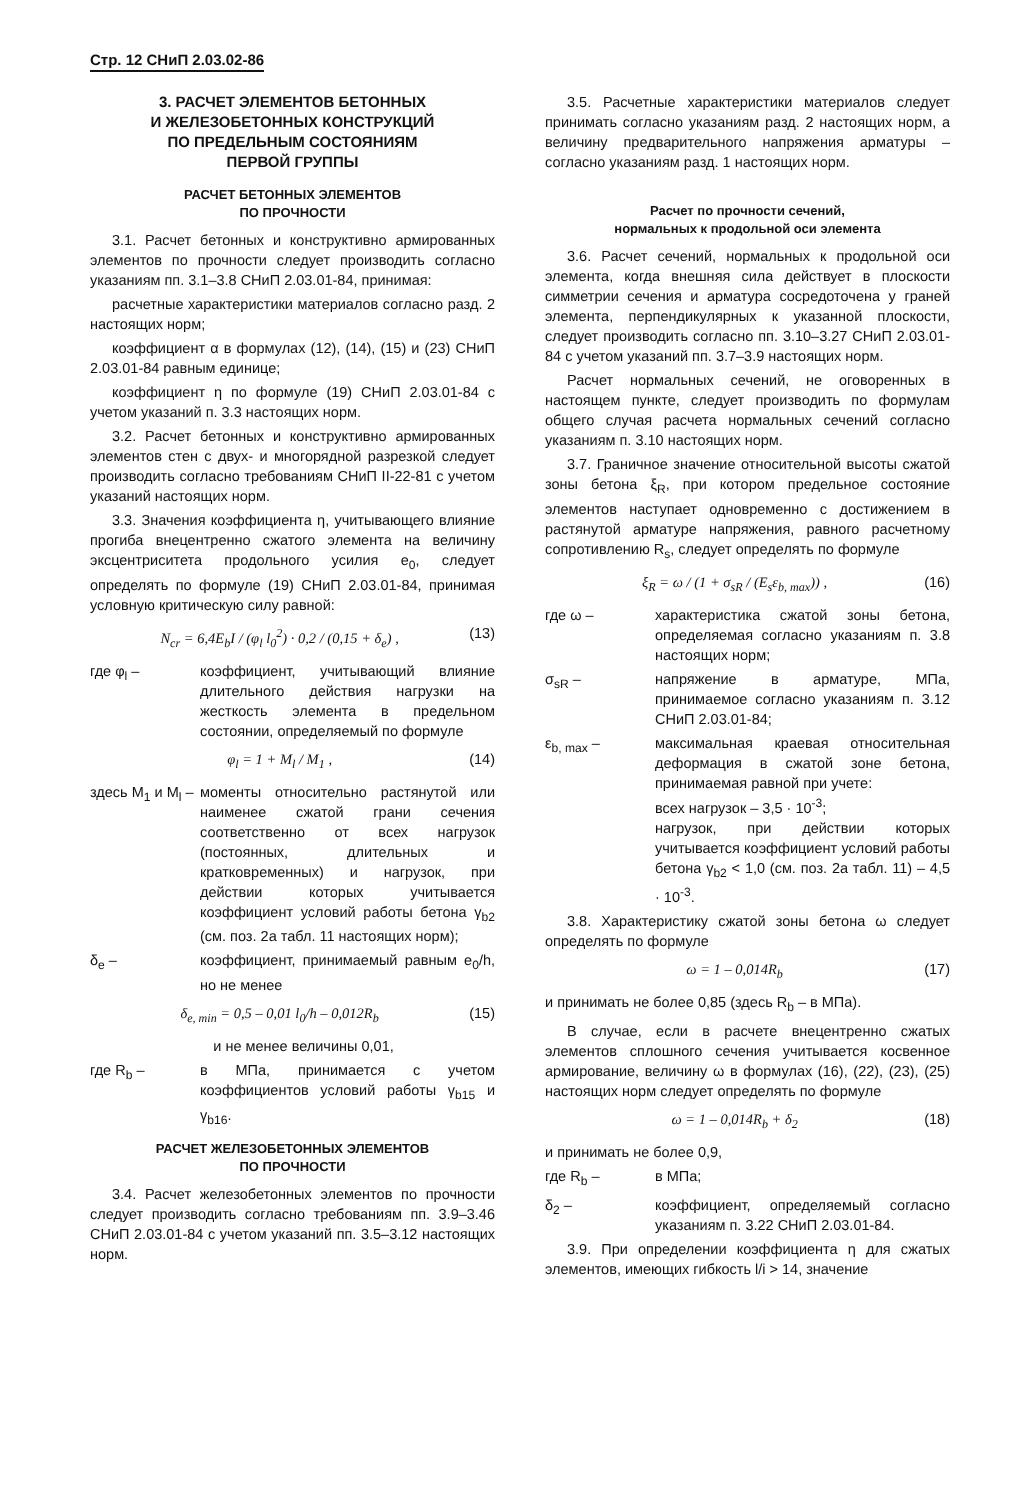Стр. 12 СНиП 2.03.02-86
3. РАСЧЕТ ЭЛЕМЕНТОВ БЕТОННЫХ
И ЖЕЛЕЗОБЕТОННЫХ КОНСТРУКЦИЙ
ПО ПРЕДЕЛЬНЫМ СОСТОЯНИЯМ
ПЕРВОЙ ГРУППЫ
РАСЧЕТ БЕТОННЫХ ЭЛЕМЕНТОВ
ПО ПРОЧНОСТИ
3.1. Расчет бетонных и конструктивно армированных элементов по прочности следует производить согласно указаниям пп. 3.1–3.8 СНиП 2.03.01-84, принимая:
расчетные характеристики материалов согласно разд. 2 настоящих норм;
коэффициент α в формулах (12), (14), (15) и (23) СНиП 2.03.01-84 равным единице;
коэффициент η по формуле (19) СНиП 2.03.01-84 с учетом указаний п. 3.3 настоящих норм.
3.2. Расчет бетонных и конструктивно армированных элементов стен с двух- и многорядной разрезкой следует производить согласно требованиям СНиП II-22-81 с учетом указаний настоящих норм.
3.3. Значения коэффициента η, учитывающего влияние прогиба внецентренно сжатого элемента на величину эксцентриситета продольного усилия e<sub>0</sub>, следует определять по формуле (19) СНиП 2.03.01-84, принимая условную критическую силу равной:
N<sub>cr</sub> = 6,4E<sub>b</sub>I / (φ<sub>l</sub> l<sub>0</sub><sup>2</sup>) · 0,2 / (0,15 + δ<sub>e</sub>) , (13)
где φ<sub>l</sub> – коэффициент, учитывающий влияние длительного действия нагрузки на жесткость элемента в предельном состоянии, определяемый по формуле
φ<sub>l</sub> = 1 + M<sub>l</sub> / M<sub>1</sub> , (14)
здесь M<sub>1</sub> и M<sub>l</sub> –
моменты относительно растянутой или наименее сжатой грани сечения соответственно от всех нагрузок (постоянных, длительных и кратковременных) и нагрузок, при действии которых учитывается коэффициент условий работы бетона γ<sub>b2</sub> (см. поз. 2а табл. 11 настоящих норм);
δ<sub>e</sub> – коэффициент, принимаемый равным e<sub>0</sub>/h, но не менее
δ<sub>e, min</sub> = 0,5 – 0,01 l<sub>0</sub>/h – 0,012R<sub>b</sub> (15)
и не менее величины 0,01,
где R<sub>b</sub> – в МПа, принимается с учетом коэффициентов условий работы γ<sub>b15</sub> и γ<sub>b16</sub>.
РАСЧЕТ ЖЕЛЕЗОБЕТОННЫХ ЭЛЕМЕНТОВ
ПО ПРОЧНОСТИ
3.4. Расчет железобетонных элементов по прочности следует производить согласно требованиям пп. 3.9–3.46 СНиП 2.03.01-84 с учетом указаний пп. 3.5–3.12 настоящих норм.
3.5. Расчетные характеристики материалов следует принимать согласно указаниям разд. 2 настоящих норм, а величину предварительного напряжения арматуры – согласно указаниям разд. 1 настоящих норм.
Расчет по прочности сечений,
нормальных к продольной оси элемента
3.6. Расчет сечений, нормальных к продольной оси элемента, когда внешняя сила действует в плоскости симметрии сечения и арматура сосредоточена у граней элемента, перпендикулярных к указанной плоскости, следует производить согласно пп. 3.10–3.27 СНиП 2.03.01-84 с учетом указаний пп. 3.7–3.9 настоящих норм.
Расчет нормальных сечений, не оговоренных в настоящем пункте, следует производить по формулам общего случая расчета нормальных сечений согласно указаниям п. 3.10 настоящих норм.
3.7. Граничное значение относительной высоты сжатой зоны бетона ξ<sub>R</sub>, при котором предельное состояние элементов наступает одновременно с достижением в растянутой арматуре напряжения, равного расчетному сопротивлению R<sub>s</sub>, следует определять по формуле
ξ<sub>R</sub> = ω / (1 + σ<sub>sR</sub> / (E<sub>s</sub>ε<sub>b, max</sub>)) , (16)
где ω – характеристика сжатой зоны бетона, определяемая согласно указаниям п. 3.8 настоящих норм;
σ<sub>sR</sub> – напряжение в арматуре, МПа, принимаемое согласно указаниям п. 3.12 СНиП 2.03.01-84;
ε<sub>b, max</sub> – максимальная краевая относительная деформация в сжатой зоне бетона, принимаемая равной при учете:
всех нагрузок – 3,5 · 10<sup>-3</sup>;
нагрузок, при действии которых учитывается коэффициент условий работы бетона γ<sub>b2</sub> < 1,0 (см. поз. 2а табл. 11) – 4,5 · 10<sup>-3</sup>.
3.8. Характеристику сжатой зоны бетона ω следует определять по формуле
ω = 1 – 0,014R<sub>b</sub> (17)
и принимать не более 0,85 (здесь R<sub>b</sub> – в МПа).
В случае, если в расчете внецентренно сжатых элементов сплошного сечения учитывается косвенное армирование, величину ω в формулах (16), (22), (23), (25) настоящих норм следует определять по формуле
ω = 1 – 0,014R<sub>b</sub> + δ<sub>2</sub> (18)
и принимать не более 0,9,
где R<sub>b</sub> – в МПа;
δ<sub>2</sub> – коэффициент, определяемый согласно указаниям п. 3.22 СНиП 2.03.01-84.
3.9. При определении коэффициента η для сжатых элементов, имеющих гибкость l/i > 14, значение